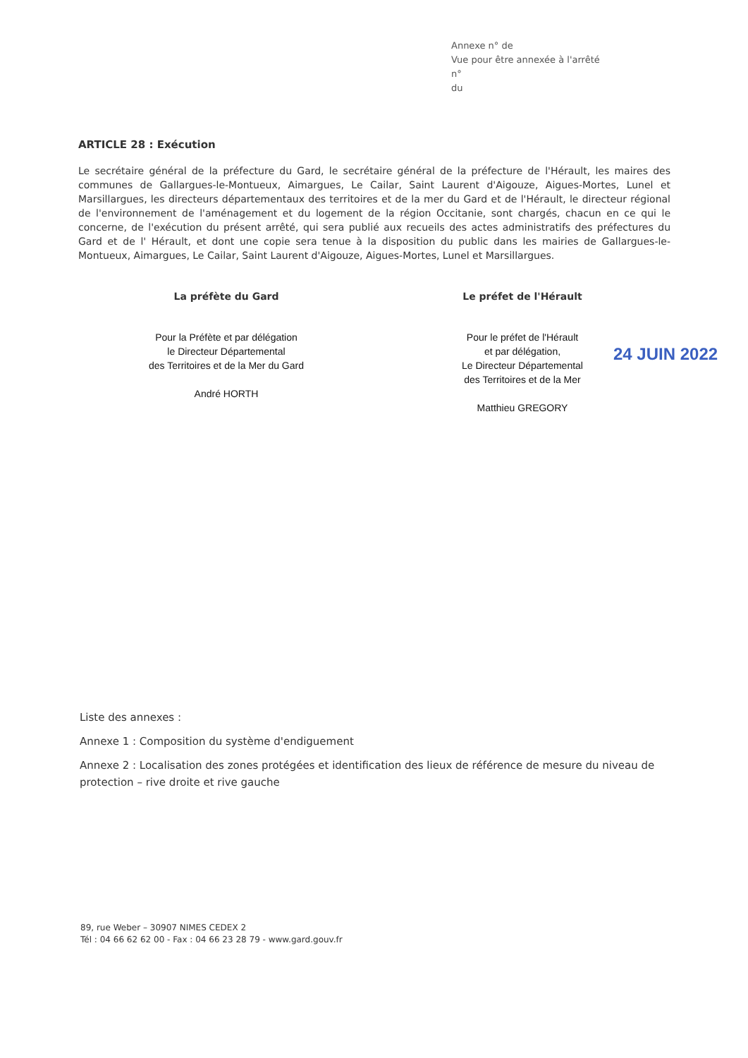Annexe n° de
Vue pour être annexée à l'arrêté
n°
du
ARTICLE 28 : Exécution
Le secrétaire général de la préfecture du Gard, le secrétaire général de la préfecture de l'Hérault, les maires des communes de Gallargues-le-Montueux, Aimargues, Le Cailar, Saint Laurent d'Aigouze, Aigues-Mortes, Lunel et Marsillargues, les directeurs départementaux des territoires et de la mer du Gard et de l'Hérault, le directeur régional de l'environnement de l'aménagement et du logement de la région Occitanie, sont chargés, chacun en ce qui le concerne, de l'exécution du présent arrêté, qui sera publié aux recueils des actes administratifs des préfectures du Gard et de l' Hérault, et dont une copie sera tenue à la disposition du public dans les mairies de Gallargues-le-Montueux, Aimargues, Le Cailar, Saint Laurent d'Aigouze, Aigues-Mortes, Lunel et Marsillargues.
La préfète du Gard
Pour la Préfète et par délégation
le Directeur Départemental
des Territoires et de la Mer du Gard
André HORTH
Le préfet de l'Hérault
Pour le préfet de l'Hérault
et par délégation,
Le Directeur Départemental
des Territoires et de la Mer
Matthieu GREGORY
24 JUIN 2022
Liste des annexes :
Annexe 1 : Composition du système d'endiguement
Annexe 2 : Localisation des zones protégées et identification des lieux de référence de mesure du niveau de protection – rive droite et rive gauche
89, rue Weber – 30907 NIMES CEDEX 2
Tél : 04 66 62 62 00 - Fax : 04 66 23 28 79 - www.gard.gouv.fr